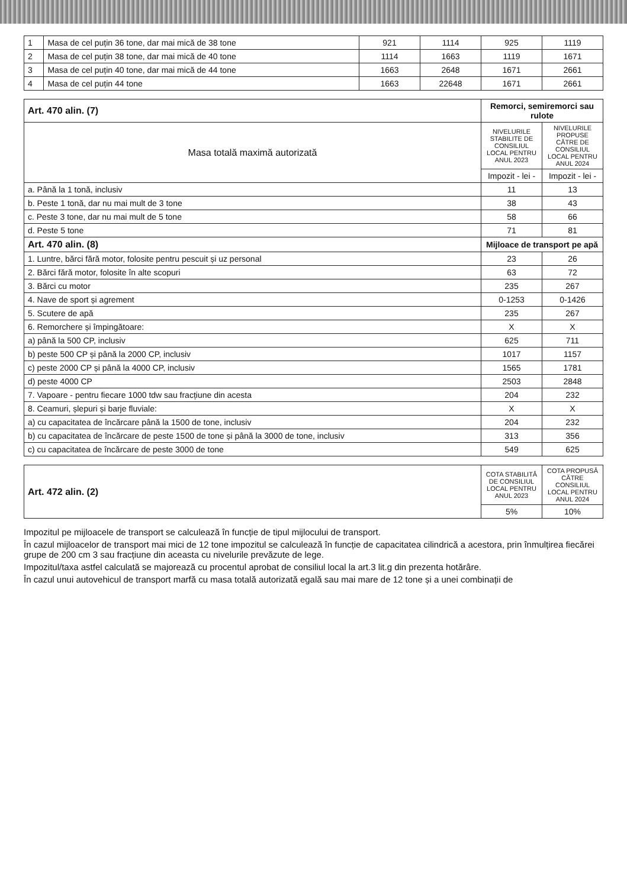| 1 | Masa de cel puțin 36 tone, dar mai mică de 38 tone | 921 | 1114 | 925 | 1119 |
| 2 | Masa de cel puțin 38 tone, dar mai mică de 40 tone | 1114 | 1663 | 1119 | 1671 |
| 3 | Masa de cel puțin 40 tone, dar mai mică de 44 tone | 1663 | 2648 | 1671 | 2661 |
| 4 | Masa de cel puțin 44 tone | 1663 | 22648 | 1671 | 2661 |
| Art. 470 alin. (7) | Remorci, semiremorci sau rulote | |
| Masa totală maximă autorizată | NIVELURILE STABILITE DE CONSILIUL LOCAL PENTRU ANUL 2023 | NIVELURILE PROPUSE CĂTRE DE CONSILIUL LOCAL PENTRU ANUL 2024 |
| | Impozit - lei - | Impozit - lei - |
| a. Până la 1 tonă, inclusiv | 11 | 13 |
| b. Peste 1 tonă, dar nu mai mult de 3 tone | 38 | 43 |
| c. Peste 3 tone, dar nu mai mult de 5 tone | 58 | 66 |
| d. Peste 5 tone | 71 | 81 |
| Art. 470 alin. (8) | Mijloace de transport pe apă | |
| 1. Luntre, bărci fără motor, folosite pentru pescuit și uz personal | 23 | 26 |
| 2. Bărci fără motor, folosite în alte scopuri | 63 | 72 |
| 3. Bărci cu motor | 235 | 267 |
| 4. Nave de sport și agrement | 0-1253 | 0-1426 |
| 5. Scutere de apă | 235 | 267 |
| 6. Remorchere și împingătoare: | X | X |
| a) până la 500 CP, inclusiv | 625 | 711 |
| b) peste 500 CP și până la 2000 CP, inclusiv | 1017 | 1157 |
| c) peste 2000 CP și până la 4000 CP, inclusiv | 1565 | 1781 |
| d) peste 4000 CP | 2503 | 2848 |
| 7. Vapoare - pentru fiecare 1000 tdw sau fracțiune din acesta | 204 | 232 |
| 8. Ceamuri, șlepuri și barje fluviale: | X | X |
| a) cu capacitatea de încărcare până la 1500 de tone, inclusiv | 204 | 232 |
| b) cu capacitatea de încărcare de peste 1500 de tone și până la 3000 de tone, inclusiv | 313 | 356 |
| c) cu capacitatea de încărcare de peste 3000 de tone | 549 | 625 |
| Art. 472 alin. (2) | COTA STABILITĂ DE CONSILIUL LOCAL PENTRU ANUL 2023 | COTA PROPUSĂ CĂTRE CONSILIUL LOCAL PENTRU ANUL 2024 |
| | 5% | 10% |
Impozitul pe mijloacele de transport se calculează în funcție de tipul mijlocului de transport.
În cazul mijloacelor de transport mai mici de 12 tone impozitul se calculează în funcție de capacitatea cilindrică a acestora, prin înmulțirea fiecărei grupe de 200 cm 3 sau fracțiune din aceasta cu nivelurile prevăzute de lege.
Impozitul/taxa astfel calculată se majorează cu procentul aprobat de consiliul local la art.3 lit.g din prezenta hotărâre.
În cazul unui autovehicul de transport marfă cu masa totală autorizată egală sau mai mare de 12 tone și a unei combinații de